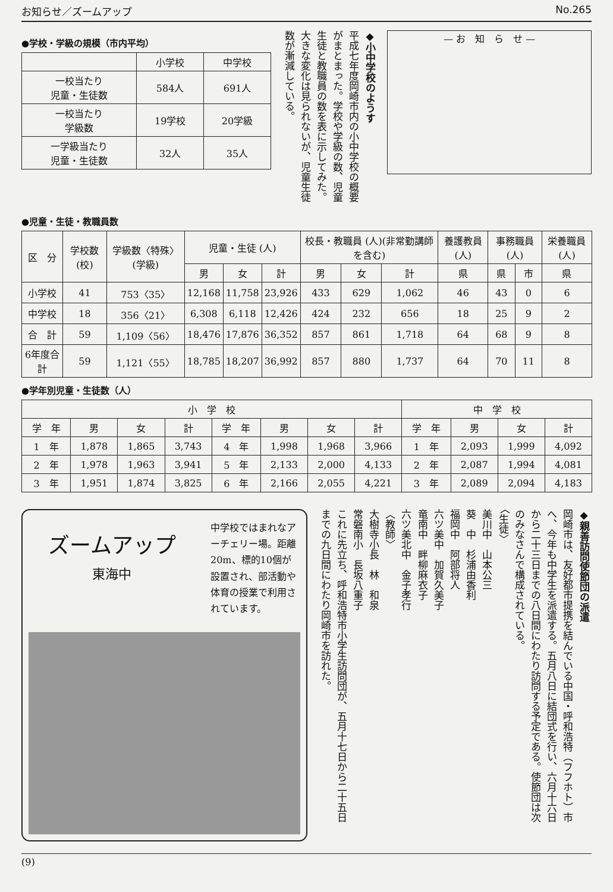お知らせ／ズームアップ No.265
●学校・学級の規模（市内平均）
| | 小学校 | 中学校 |
| --- | --- | --- |
| 一校当たり 児童・生徒数 | 584人 | 691人 |
| 一校当たり 学級数 | 19学校 | 20学級 |
| 一学級当たり 児童・生徒数 | 32人 | 35人 |
◆小中学校のようす
平成七年度岡崎市内の小中学校の概要がまとまった。学校や学級の数、児童生徒と教職員の数を表に示してみた。大きな変化は見られないが、児童生徒数が漸減している。
— お　知　ら　せ —
●児童・生徒・教職員数
| 区 分 | 学校数 (校) | 学級数〈特殊〉(学級) | 児童・生徒 (人) | | | 校長・教職員 (人)(非常勤講師を含む) | | | 養護教員 (人) | 事務職員 (人) | | 栄養職員 (人) |
| --- | --- | --- | --- | --- | --- | --- | --- | --- | --- | --- | --- | --- |
| | | | 男 | 女 | 計 | 男 | 女 | 計 | 県 | 県 | 市 | 県 |
| 小学校 | 41 | 753〈35〉 | 12,168 | 11,758 | 23,926 | 433 | 629 | 1,062 | 46 | 43 | 0 | 6 |
| 中学校 | 18 | 356〈21〉 | 6,308 | 6,118 | 12,426 | 424 | 232 | 656 | 18 | 25 | 9 | 2 |
| 合 計 | 59 | 1,109〈56〉 | 18,476 | 17,876 | 36,352 | 857 | 861 | 1,718 | 64 | 68 | 9 | 8 |
| 6年度合計 | 59 | 1,121〈55〉 | 18,785 | 18,207 | 36,992 | 857 | 880 | 1,737 | 64 | 70 | 11 | 8 |
●学年別児童・生徒数（人）
| 小 学 校 | | | | | | | | 中 学 校 | | | |
| --- | --- | --- | --- | --- | --- | --- | --- | --- | --- | --- | --- |
| 学 年 | 男 | 女 | 計 | 学 年 | 男 | 女 | 計 | 学 年 | 男 | 女 | 計 |
| 1 年 | 1,878 | 1,865 | 3,743 | 4 年 | 1,998 | 1,968 | 3,966 | 1 年 | 2,093 | 1,999 | 4,092 |
| 2 年 | 1,978 | 1,963 | 3,941 | 5 年 | 2,133 | 2,000 | 4,133 | 2 年 | 2,087 | 1,994 | 4,081 |
| 3 年 | 1,951 | 1,874 | 3,825 | 6 年 | 2,166 | 2,055 | 4,221 | 3 年 | 2,089 | 2,094 | 4,183 |
ズームアップ
東海中
中学校ではまれなアーチェリー場。距離20m、標的10個が設置され、部活動や体育の授業で利用されています。
◆親善訪問使節団の派遣
岡崎市は、友好都市提携を結んでいる中国・呼和浩特（フフホト）市へ、今年も中学生を派遣する。五月八日に結団式を行い、六月十六日から二十三日までの八日間にわたり訪問する予定である。使節団は次のみなさんで構成されている。
〈生徒〉
美川中　山本公三
葵　中　杉浦由香利
福岡中　阿部将人
六ツ美中　加賀久美子
竜南中　畔柳麻衣子
六ツ美北中　金子孝行
〈教師〉
大樹寺小長　林　和泉
常磐南小　長坂八重子
これに先立ち、呼和浩特市小学生訪問団が、五月十七日から二十五日までの九日間にわたり岡崎市を訪れた。
(9)